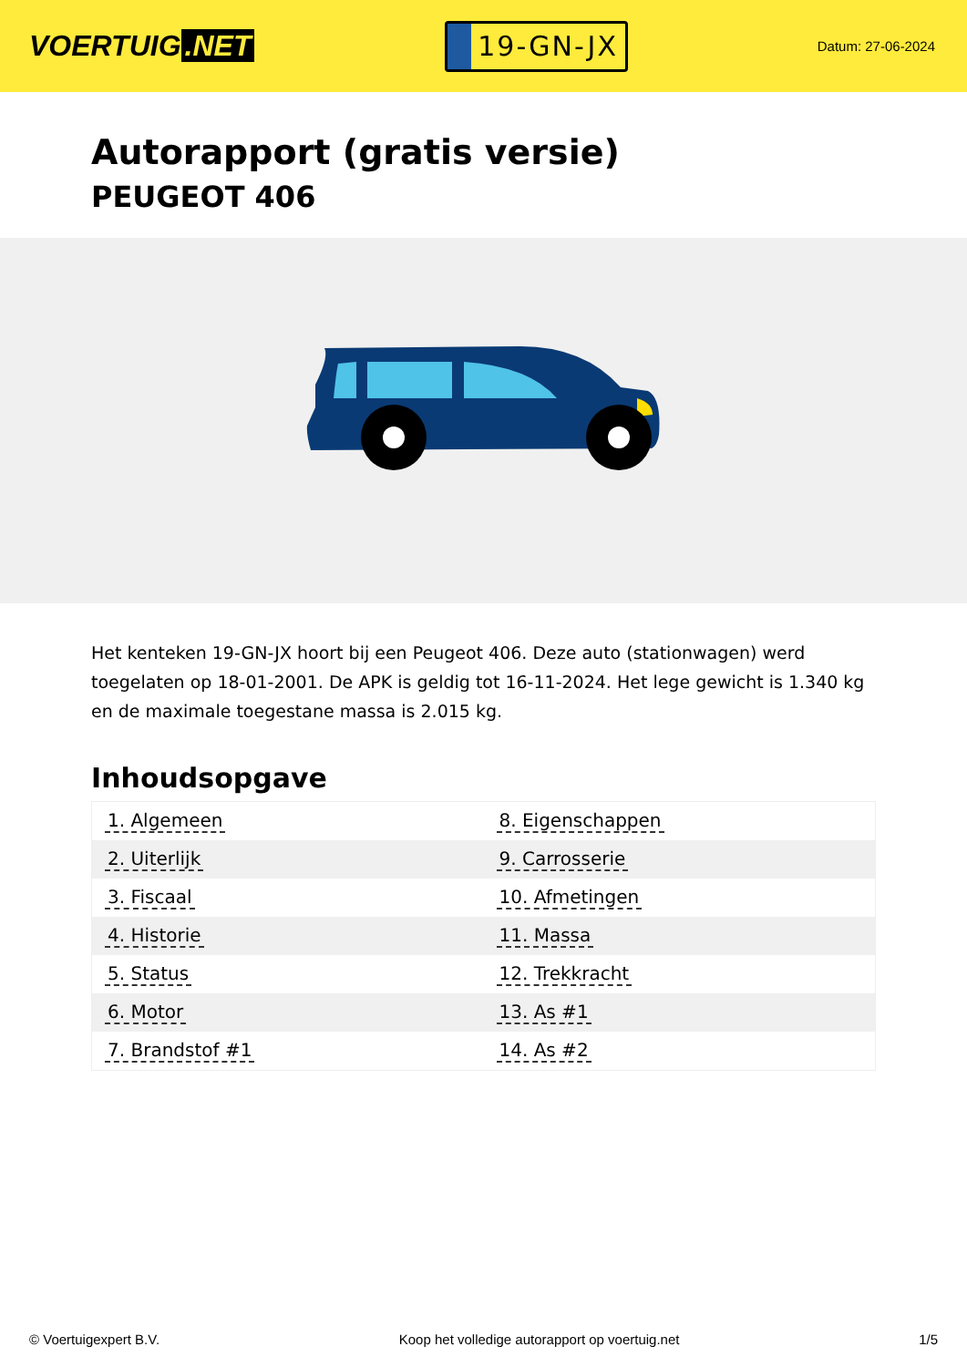VOERTUIG.NET
19-GN-JX
Datum: 27-06-2024
Autorapport (gratis versie)
PEUGEOT 406
Het kenteken 19-GN-JX hoort bij een Peugeot 406. Deze auto (stationwagen) werd toegelaten op 18-01-2001. De APK is geldig tot 16-11-2024. Het lege gewicht is 1.340 kg en de maximale toegestane massa is 2.015 kg.
Inhoudsopgave
| 1. Algemeen | 8. Eigenschappen |
| 2. Uiterlijk | 9. Carrosserie |
| 3. Fiscaal | 10. Afmetingen |
| 4. Historie | 11. Massa |
| 5. Status | 12. Trekkracht |
| 6. Motor | 13. As #1 |
| 7. Brandstof #1 | 14. As #2 |
© Voertuigexpert B.V. Koop het volledige autorapport op voertuig.net 1/5